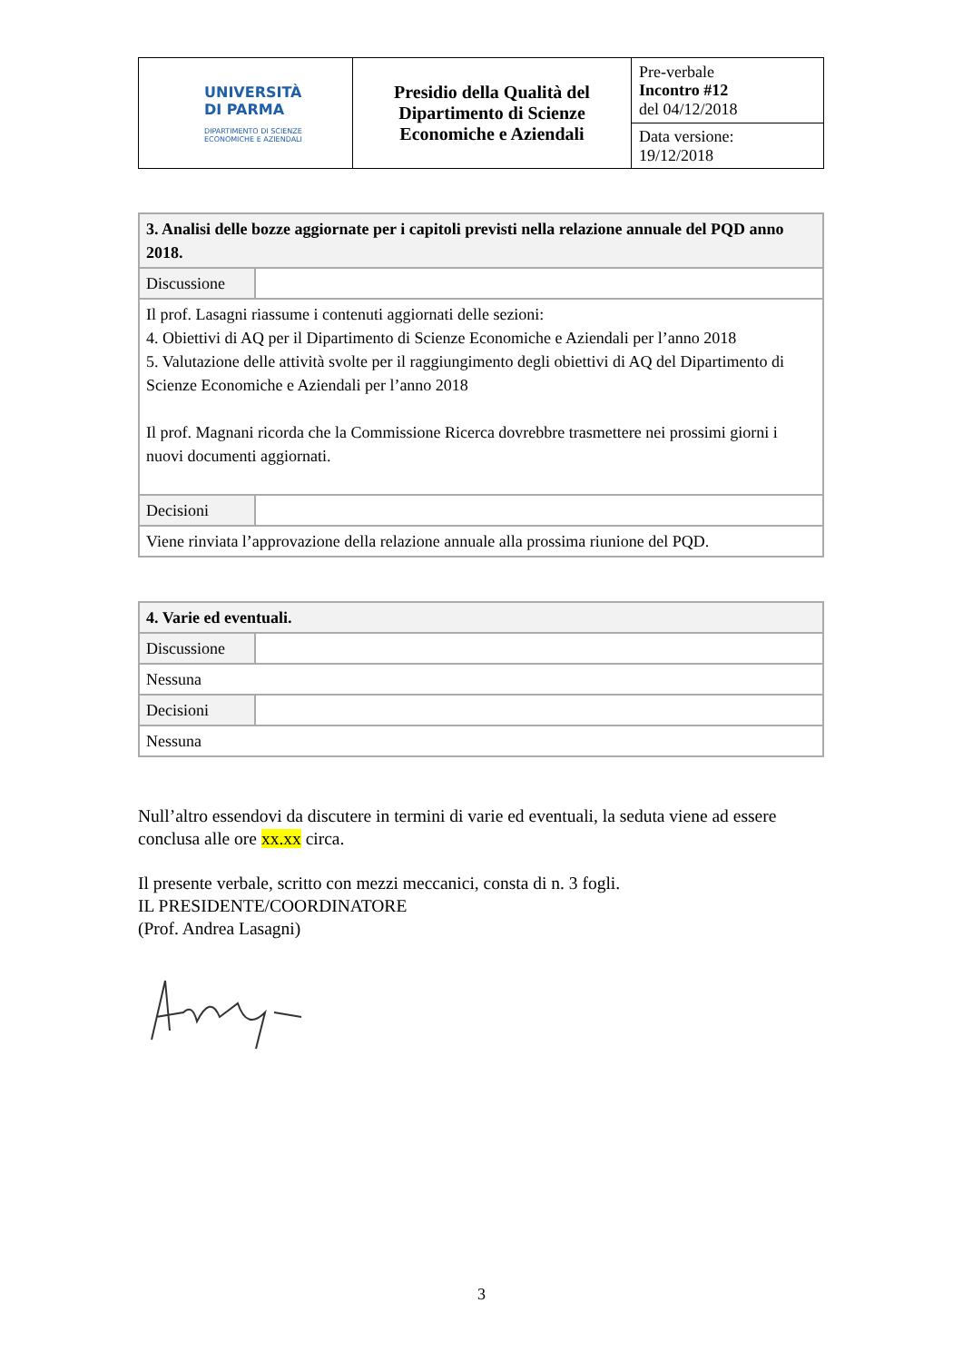| UNIVERSITÀ DI PARMA DIPARTIMENTO DI SCIENZE ECONOMICHE E AZIENDALI | Presidio della Qualità del Dipartimento di Scienze Economiche e Aziendali | Pre-verbale Incontro #12 del 04/12/2018 |
| | | Data versione: 19/12/2018 |
| 3. Analisi delle bozze aggiornate per i capitoli previsti nella relazione annuale del PQD anno 2018. | |
| Discussione | |
| Il prof. Lasagni riassume i contenuti aggiornati delle sezioni: 4. Obiettivi di AQ per il Dipartimento di Scienze Economiche e Aziendali per l’anno 2018 5. Valutazione delle attività svolte per il raggiungimento degli obiettivi di AQ del Dipartimento di Scienze Economiche e Aziendali per l’anno 2018 Il prof. Magnani ricorda che la Commissione Ricerca dovrebbre trasmettere nei prossimi giorni i nuovi documenti aggiornati. | |
| Decisioni | |
| Viene rinviata l’approvazione della relazione annuale alla prossima riunione del PQD. | |
| 4. Varie ed eventuali. | |
| Discussione | |
| Nessuna | |
| Decisioni | |
| Nessuna | |
Null’altro essendovi da discutere in termini di varie ed eventuali, la seduta viene ad essere conclusa alle ore xx.xx circa.
Il presente verbale, scritto con mezzi meccanici, consta di n. 3 fogli.
IL PRESIDENTE/COORDINATORE
(Prof. Andrea Lasagni)
3